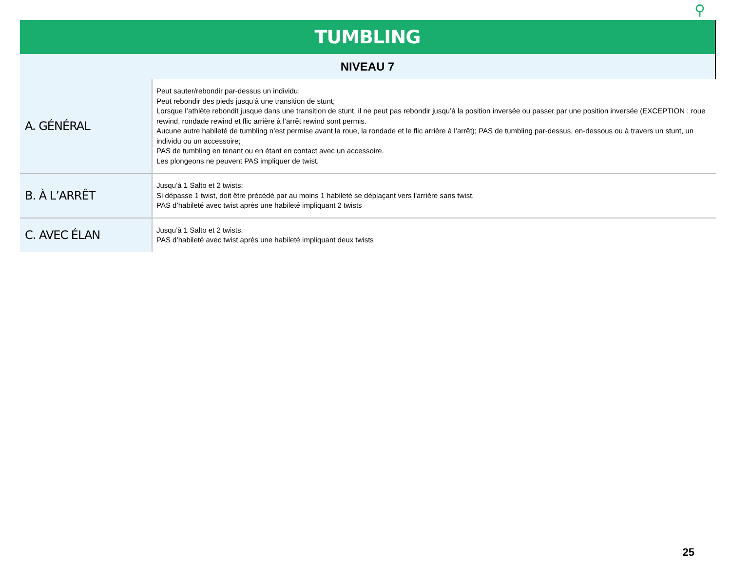⚲
TUMBLING
NIVEAU 7
| A. GÉNÉRAL | Peut sauter/rebondir par-dessus un individu; Peut rebondir des pieds jusqu’à une transition de stunt; Lorsque l’athlète rebondit jusque dans une transition de stunt, il ne peut pas rebondir jusqu’à la position inversée ou passer par une position inversée (EXCEPTION : roue rewind, rondade rewind et flic arrière à l’arrêt rewind sont permis. Aucune autre habileté de tumbling n’est permise avant la roue, la rondade et le flic arrière à l’arrêt); PAS de tumbling par-dessus, en-dessous ou à travers un stunt, un individu ou un accessoire; PAS de tumbling en tenant ou en étant en contact avec un accessoire. Les plongeons ne peuvent PAS impliquer de twist. |
| B. À L’ARRÊT | Jusqu’à 1 Salto et 2 twists; Si dépasse 1 twist, doit être précédé par au moins 1 habileté se déplaçant vers l'arrière sans twist. PAS d’habileté avec twist après une habileté impliquant 2 twists |
| C. AVEC ÉLAN | Jusqu’à 1 Salto et 2 twists. PAS d’habileté avec twist après une habileté impliquant deux twists |
25